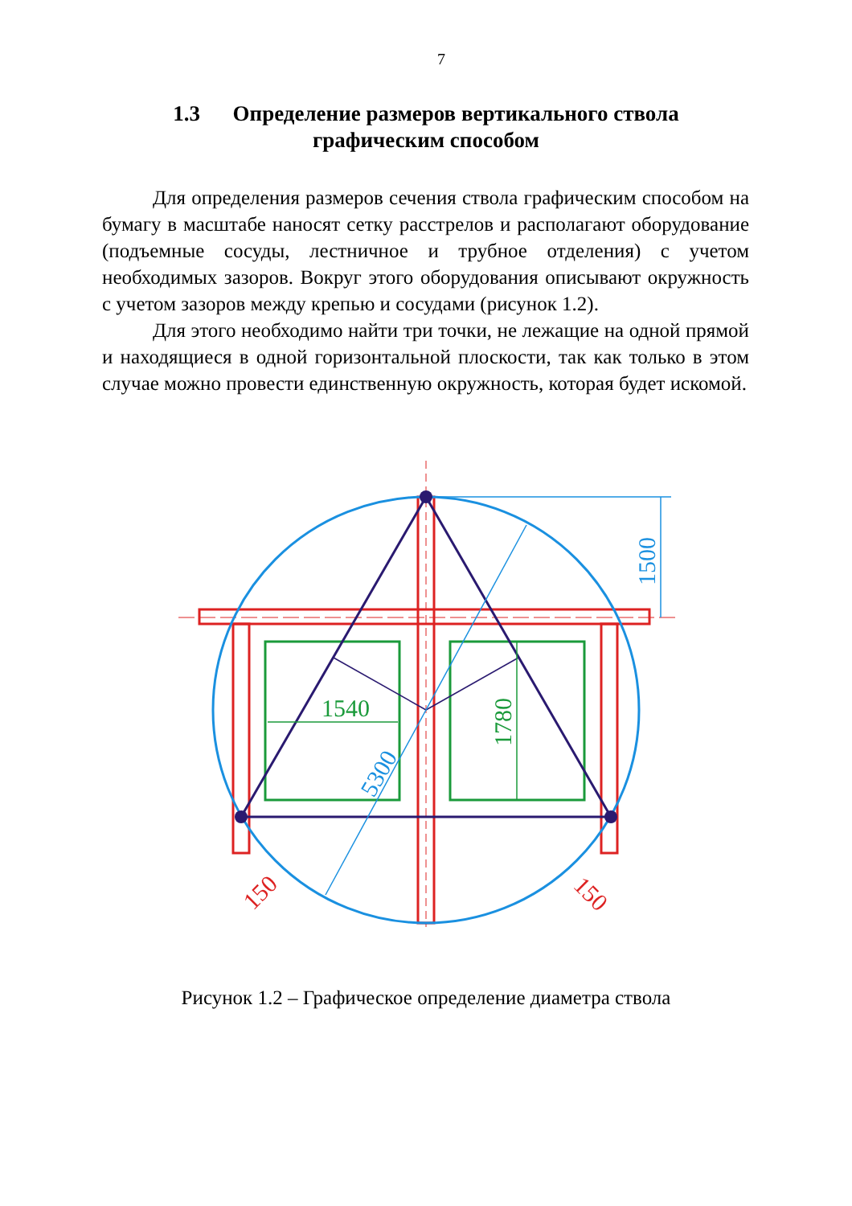7
1.3 Определение размеров вертикального ствола
графическим способом
Для определения размеров сечения ствола графическим способом на бумагу в масштабе наносят сетку расстрелов и располагают оборудование (подъемные сосуды, лестничное и трубное отделения) с учетом необходимых зазоров. Вокруг этого оборудования описывают окружность с учетом зазоров между крепью и сосудами (рисунок 1.2).
Для этого необходимо найти три точки, не лежащие на одной прямой и находящиеся в одной горизонтальной плоскости, так как только в этом случае можно провести единственную окружность, которая будет искомой.
1540
1780
1500
5300
150
150
Рисунок 1.2 – Графическое определение диаметра ствола